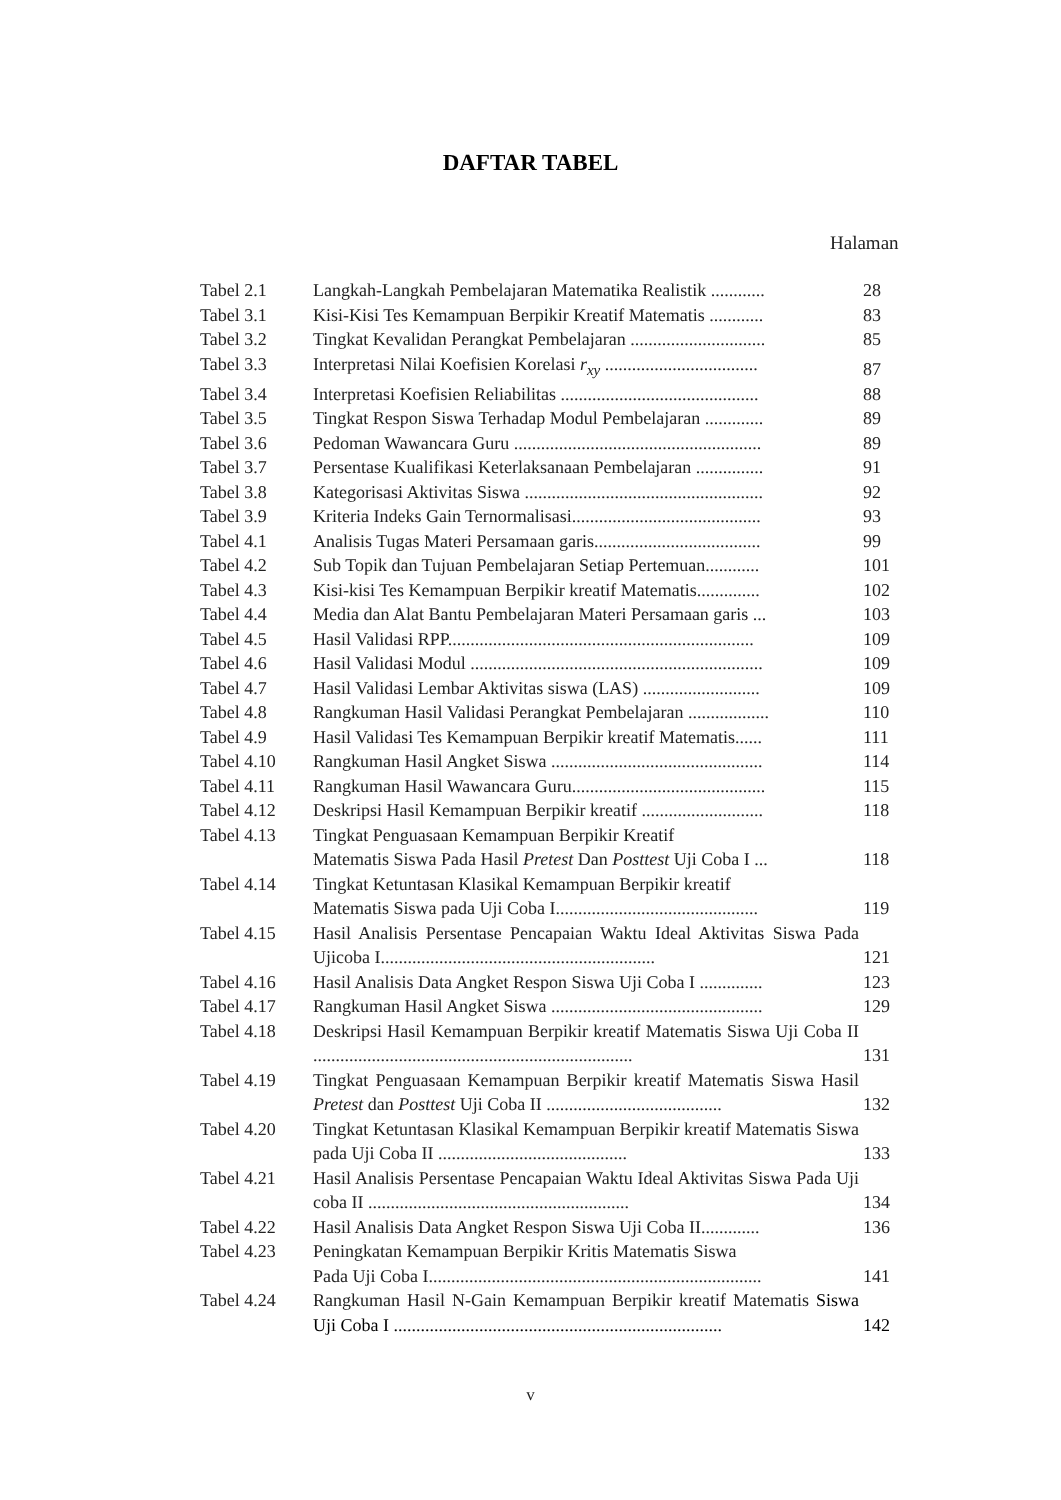DAFTAR TABEL
Halaman
| Tabel 2.1 | Langkah-Langkah Pembelajaran Matematika Realistik ............ | 28 |
| Tabel 3.1 | Kisi-Kisi Tes Kemampuan Berpikir Kreatif Matematis ............ | 83 |
| Tabel 3.2 | Tingkat Kevalidan Perangkat Pembelajaran .............................. | 85 |
| Tabel 3.3 | Interpretasi Nilai Koefisien Korelasi r<sub>xy</sub> .................................. | 87 |
| Tabel 3.4 | Interpretasi Koefisien Reliabilitas ............................................ | 88 |
| Tabel 3.5 | Tingkat Respon Siswa Terhadap Modul Pembelajaran ............. | 89 |
| Tabel 3.6 | Pedoman Wawancara Guru ....................................................... | 89 |
| Tabel 3.7 | Persentase Kualifikasi Keterlaksanaan Pembelajaran ............... | 91 |
| Tabel 3.8 | Kategorisasi Aktivitas Siswa ..................................................... | 92 |
| Tabel 3.9 | Kriteria Indeks Gain Ternormalisasi.......................................... | 93 |
| Tabel 4.1 | Analisis Tugas Materi Persamaan garis..................................... | 99 |
| Tabel 4.2 | Sub Topik dan Tujuan Pembelajaran Setiap Pertemuan............ | 101 |
| Tabel 4.3 | Kisi-kisi Tes Kemampuan Berpikir kreatif Matematis.............. | 102 |
| Tabel 4.4 | Media dan Alat Bantu Pembelajaran Materi Persamaan garis ... | 103 |
| Tabel 4.5 | Hasil Validasi RPP.................................................................... | 109 |
| Tabel 4.6 | Hasil Validasi Modul ................................................................. | 109 |
| Tabel 4.7 | Hasil Validasi Lembar Aktivitas siswa (LAS) .......................... | 109 |
| Tabel 4.8 | Rangkuman Hasil Validasi Perangkat Pembelajaran .................. | 110 |
| Tabel 4.9 | Hasil Validasi Tes Kemampuan Berpikir kreatif Matematis...... | 111 |
| Tabel 4.10 | Rangkuman Hasil Angket Siswa ............................................... | 114 |
| Tabel 4.11 | Rangkuman Hasil Wawancara Guru........................................... | 115 |
| Tabel 4.12 | Deskripsi Hasil Kemampuan Berpikir kreatif ........................... | 118 |
| Tabel 4.13 | Tingkat Penguasaan Kemampuan Berpikir Kreatif Matematis Siswa Pada Hasil Pretest Dan Posttest Uji Coba I ... | 118 |
| Tabel 4.14 | Tingkat Ketuntasan Klasikal Kemampuan Berpikir kreatif Matematis Siswa pada Uji Coba I............................................. | 119 |
| Tabel 4.15 | Hasil Analisis Persentase Pencapaian Waktu Ideal Aktivitas Siswa Pada Ujicoba I............................................................. | 121 |
| Tabel 4.16 | Hasil Analisis Data Angket Respon Siswa Uji Coba I .............. | 123 |
| Tabel 4.17 | Rangkuman Hasil Angket Siswa ............................................... | 129 |
| Tabel 4.18 | Deskripsi Hasil Kemampuan Berpikir kreatif Matematis Siswa Uji Coba II ....................................................................... | 131 |
| Tabel 4.19 | Tingkat Penguasaan Kemampuan Berpikir kreatif Matematis Siswa Hasil Pretest dan Posttest Uji Coba II ....................................... | 132 |
| Tabel 4.20 | Tingkat Ketuntasan Klasikal Kemampuan Berpikir kreatif Matematis Siswa pada Uji Coba II .......................................... | 133 |
| Tabel 4.21 | Hasil Analisis Persentase Pencapaian Waktu Ideal Aktivitas Siswa Pada Uji coba II .......................................................... | 134 |
| Tabel 4.22 | Hasil Analisis Data Angket Respon Siswa Uji Coba II............. | 136 |
| Tabel 4.23 | Peningkatan Kemampuan Berpikir Kritis Matematis Siswa Pada Uji Coba I.......................................................................... | 141 |
| Tabel 4.24 | Rangkuman Hasil N-Gain Kemampuan Berpikir kreatif Matematis Siswa Uji Coba I ......................................................................... | 142 |
v